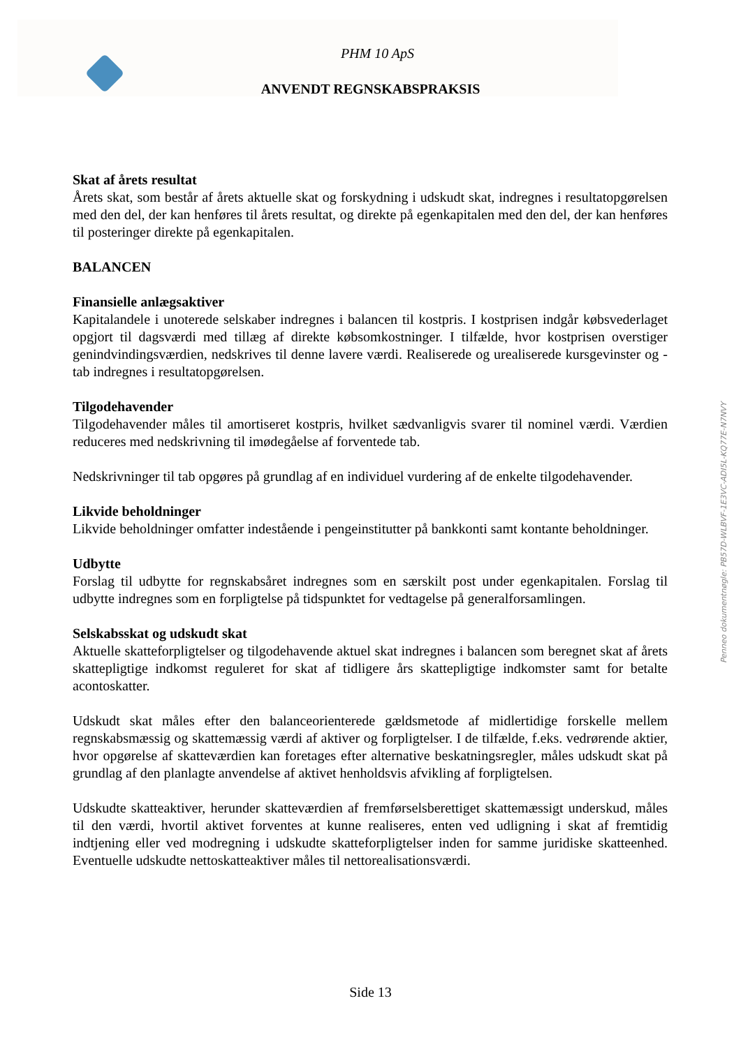PHM 10 ApS
ANVENDT REGNSKABSPRAKSIS
Skat af årets resultat
Årets skat, som består af årets aktuelle skat og forskydning i udskudt skat, indregnes i resultatopgørelsen med den del, der kan henføres til årets resultat, og direkte på egenkapitalen med den del, der kan henføres til posteringer direkte på egenkapitalen.
BALANCEN
Finansielle anlægsaktiver
Kapitalandele i unoterede selskaber indregnes i balancen til kostpris. I kostprisen indgår købsvederlaget opgjort til dagsværdi med tillæg af direkte købsomkostninger. I tilfælde, hvor kostprisen overstiger genindvindingsværdien, nedskrives til denne lavere værdi. Realiserede og urealiserede kursgevinster og -tab indregnes i resultatopgørelsen.
Tilgodehavender
Tilgodehavender måles til amortiseret kostpris, hvilket sædvanligvis svarer til nominel værdi. Værdien reduceres med nedskrivning til imødegåelse af forventede tab.
Nedskrivninger til tab opgøres på grundlag af en individuel vurdering af de enkelte tilgodehavender.
Likvide beholdninger
Likvide beholdninger omfatter indestående i pengeinstitutter på bankkonti samt kontante beholdninger.
Udbytte
Forslag til udbytte for regnskabsåret indregnes som en særskilt post under egenkapitalen. Forslag til udbytte indregnes som en forpligtelse på tidspunktet for vedtagelse på generalforsamlingen.
Selskabsskat og udskudt skat
Aktuelle skatteforpligtelser og tilgodehavende aktuel skat indregnes i balancen som beregnet skat af årets skattepligtige indkomst reguleret for skat af tidligere års skattepligtige indkomster samt for betalte acontoskatter.
Udskudt skat måles efter den balanceorienterede gældsmetode af midlertidige forskelle mellem regnskabsmæssig og skattemæssig værdi af aktiver og forpligtelser. I de tilfælde, f.eks. vedrørende aktier, hvor opgørelse af skatteværdien kan foretages efter alternative beskatningsregler, måles udskudt skat på grundlag af den planlagte anvendelse af aktivet henholdsvis afvikling af forpligtelsen.
Udskudte skatteaktiver, herunder skatteværdien af fremførselsberettiget skattemæssigt underskud, måles til den værdi, hvortil aktivet forventes at kunne realiseres, enten ved udligning i skat af fremtidig indtjening eller ved modregning i udskudte skatteforpligtelser inden for samme juridiske skatteenhed. Eventuelle udskudte nettoskatteaktiver måles til nettorealisationsværdi.
Penneo dokumentnøgle: PB57D-WLBVF-1E3VC-ADI5L-KQ77E-N7NVY
Side 13